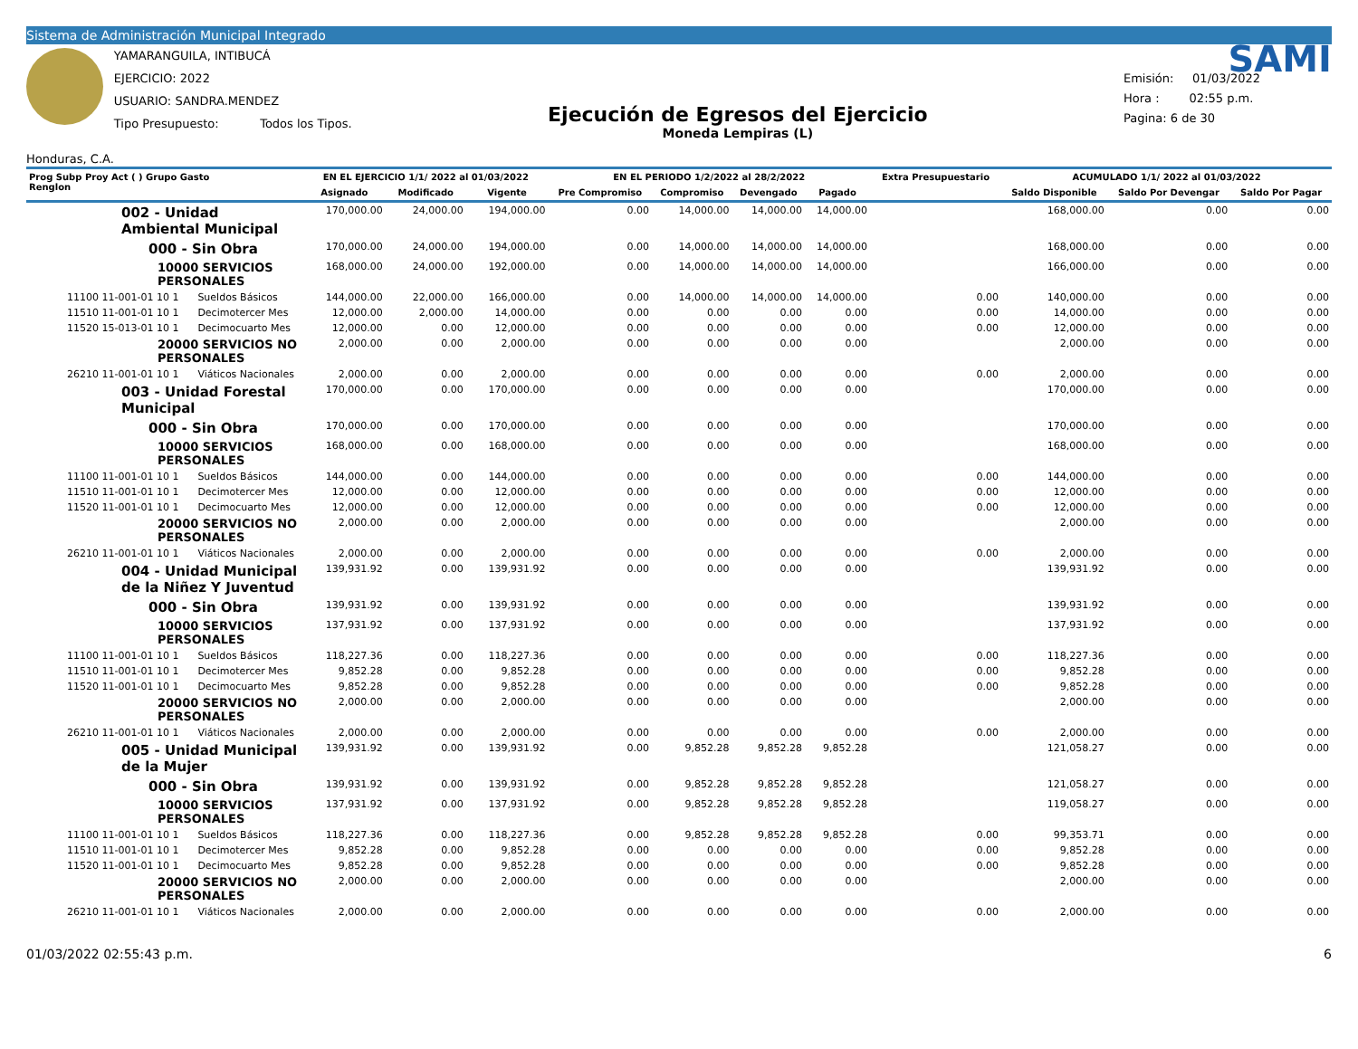Sistema de Administración Municipal Integrado
Honduras, C.A.
YAMARANGUILA, INTIBUCÁ
EJERCICIO: 2022
USUARIO: SANDRA.MENDEZ
Tipo Presupuesto: Todos los Tipos.
Ejecución de Egresos del Ejercicio
Moneda Lempiras (L)
SAMI
Emisión: 01/03/2022
Hora : 02:55 p.m.
Pagina: 6 de 30
| Prog Subp Proy Act ( ) Grupo Gasto Renglon | EN EL EJERCICIO 1/1/ 2022 al 01/03/2022 | | | EN EL PERIODO 1/2/2022 al 28/2/2022 | | | | Extra Presupuestario | ACUMULADO 1/1/ 2022 al 01/03/2022 | | |
| --- | --- | --- | --- | --- | --- | --- | --- | --- | --- | --- | --- |
| | Asignado | Modificado | Vigente | Pre Compromiso | Compromiso | Devengado | Pagado | | Saldo Disponible | Saldo Por Devengar | Saldo Por Pagar |
| 002 - Unidad Ambiental Municipal | 170,000.00 | 24,000.00 | 194,000.00 | 0.00 | 14,000.00 | 14,000.00 | 14,000.00 | | 168,000.00 | 0.00 | 0.00 |
| 000 - Sin Obra | 170,000.00 | 24,000.00 | 194,000.00 | 0.00 | 14,000.00 | 14,000.00 | 14,000.00 | | 168,000.00 | 0.00 | 0.00 |
| 10000 SERVICIOS PERSONALES | 168,000.00 | 24,000.00 | 192,000.00 | 0.00 | 14,000.00 | 14,000.00 | 14,000.00 | | 166,000.00 | 0.00 | 0.00 |
| 11100 11-001-01 10 1 Sueldos Básicos | 144,000.00 | 22,000.00 | 166,000.00 | 0.00 | 14,000.00 | 14,000.00 | 14,000.00 | 0.00 | 140,000.00 | 0.00 | 0.00 |
| 11510 11-001-01 10 1 Decimotercer Mes | 12,000.00 | 2,000.00 | 14,000.00 | 0.00 | 0.00 | 0.00 | 0.00 | 0.00 | 14,000.00 | 0.00 | 0.00 |
| 11520 15-013-01 10 1 Decimocuarto Mes | 12,000.00 | 0.00 | 12,000.00 | 0.00 | 0.00 | 0.00 | 0.00 | 0.00 | 12,000.00 | 0.00 | 0.00 |
| 20000 SERVICIOS NO PERSONALES | 2,000.00 | 0.00 | 2,000.00 | 0.00 | 0.00 | 0.00 | 0.00 | | 2,000.00 | 0.00 | 0.00 |
| 26210 11-001-01 10 1 Viáticos Nacionales | 2,000.00 | 0.00 | 2,000.00 | 0.00 | 0.00 | 0.00 | 0.00 | 0.00 | 2,000.00 | 0.00 | 0.00 |
| 003 - Unidad Forestal Municipal | 170,000.00 | 0.00 | 170,000.00 | 0.00 | 0.00 | 0.00 | 0.00 | | 170,000.00 | 0.00 | 0.00 |
| 000 - Sin Obra | 170,000.00 | 0.00 | 170,000.00 | 0.00 | 0.00 | 0.00 | 0.00 | | 170,000.00 | 0.00 | 0.00 |
| 10000 SERVICIOS PERSONALES | 168,000.00 | 0.00 | 168,000.00 | 0.00 | 0.00 | 0.00 | 0.00 | | 168,000.00 | 0.00 | 0.00 |
| 11100 11-001-01 10 1 Sueldos Básicos | 144,000.00 | 0.00 | 144,000.00 | 0.00 | 0.00 | 0.00 | 0.00 | 0.00 | 144,000.00 | 0.00 | 0.00 |
| 11510 11-001-01 10 1 Decimotercer Mes | 12,000.00 | 0.00 | 12,000.00 | 0.00 | 0.00 | 0.00 | 0.00 | 0.00 | 12,000.00 | 0.00 | 0.00 |
| 11520 11-001-01 10 1 Decimocuarto Mes | 12,000.00 | 0.00 | 12,000.00 | 0.00 | 0.00 | 0.00 | 0.00 | 0.00 | 12,000.00 | 0.00 | 0.00 |
| 20000 SERVICIOS NO PERSONALES | 2,000.00 | 0.00 | 2,000.00 | 0.00 | 0.00 | 0.00 | 0.00 | | 2,000.00 | 0.00 | 0.00 |
| 26210 11-001-01 10 1 Viáticos Nacionales | 2,000.00 | 0.00 | 2,000.00 | 0.00 | 0.00 | 0.00 | 0.00 | 0.00 | 2,000.00 | 0.00 | 0.00 |
| 004 - Unidad Municipal de la Niñez Y Juventud | 139,931.92 | 0.00 | 139,931.92 | 0.00 | 0.00 | 0.00 | 0.00 | | 139,931.92 | 0.00 | 0.00 |
| 000 - Sin Obra | 139,931.92 | 0.00 | 139,931.92 | 0.00 | 0.00 | 0.00 | 0.00 | | 139,931.92 | 0.00 | 0.00 |
| 10000 SERVICIOS PERSONALES | 137,931.92 | 0.00 | 137,931.92 | 0.00 | 0.00 | 0.00 | 0.00 | | 137,931.92 | 0.00 | 0.00 |
| 11100 11-001-01 10 1 Sueldos Básicos | 118,227.36 | 0.00 | 118,227.36 | 0.00 | 0.00 | 0.00 | 0.00 | 0.00 | 118,227.36 | 0.00 | 0.00 |
| 11510 11-001-01 10 1 Decimotercer Mes | 9,852.28 | 0.00 | 9,852.28 | 0.00 | 0.00 | 0.00 | 0.00 | 0.00 | 9,852.28 | 0.00 | 0.00 |
| 11520 11-001-01 10 1 Decimocuarto Mes | 9,852.28 | 0.00 | 9,852.28 | 0.00 | 0.00 | 0.00 | 0.00 | 0.00 | 9,852.28 | 0.00 | 0.00 |
| 20000 SERVICIOS NO PERSONALES | 2,000.00 | 0.00 | 2,000.00 | 0.00 | 0.00 | 0.00 | 0.00 | | 2,000.00 | 0.00 | 0.00 |
| 26210 11-001-01 10 1 Viáticos Nacionales | 2,000.00 | 0.00 | 2,000.00 | 0.00 | 0.00 | 0.00 | 0.00 | 0.00 | 2,000.00 | 0.00 | 0.00 |
| 005 - Unidad Municipal de la Mujer | 139,931.92 | 0.00 | 139,931.92 | 0.00 | 9,852.28 | 9,852.28 | 9,852.28 | | 121,058.27 | 0.00 | 0.00 |
| 000 - Sin Obra | 139,931.92 | 0.00 | 139,931.92 | 0.00 | 9,852.28 | 9,852.28 | 9,852.28 | | 121,058.27 | 0.00 | 0.00 |
| 10000 SERVICIOS PERSONALES | 137,931.92 | 0.00 | 137,931.92 | 0.00 | 9,852.28 | 9,852.28 | 9,852.28 | | 119,058.27 | 0.00 | 0.00 |
| 11100 11-001-01 10 1 Sueldos Básicos | 118,227.36 | 0.00 | 118,227.36 | 0.00 | 9,852.28 | 9,852.28 | 9,852.28 | 0.00 | 99,353.71 | 0.00 | 0.00 |
| 11510 11-001-01 10 1 Decimotercer Mes | 9,852.28 | 0.00 | 9,852.28 | 0.00 | 0.00 | 0.00 | 0.00 | 0.00 | 9,852.28 | 0.00 | 0.00 |
| 11520 11-001-01 10 1 Decimocuarto Mes | 9,852.28 | 0.00 | 9,852.28 | 0.00 | 0.00 | 0.00 | 0.00 | 0.00 | 9,852.28 | 0.00 | 0.00 |
| 20000 SERVICIOS NO PERSONALES | 2,000.00 | 0.00 | 2,000.00 | 0.00 | 0.00 | 0.00 | 0.00 | | 2,000.00 | 0.00 | 0.00 |
| 26210 11-001-01 10 1 Viáticos Nacionales | 2,000.00 | 0.00 | 2,000.00 | 0.00 | 0.00 | 0.00 | 0.00 | 0.00 | 2,000.00 | 0.00 | 0.00 |
01/03/2022 02:55:43 p.m. 6